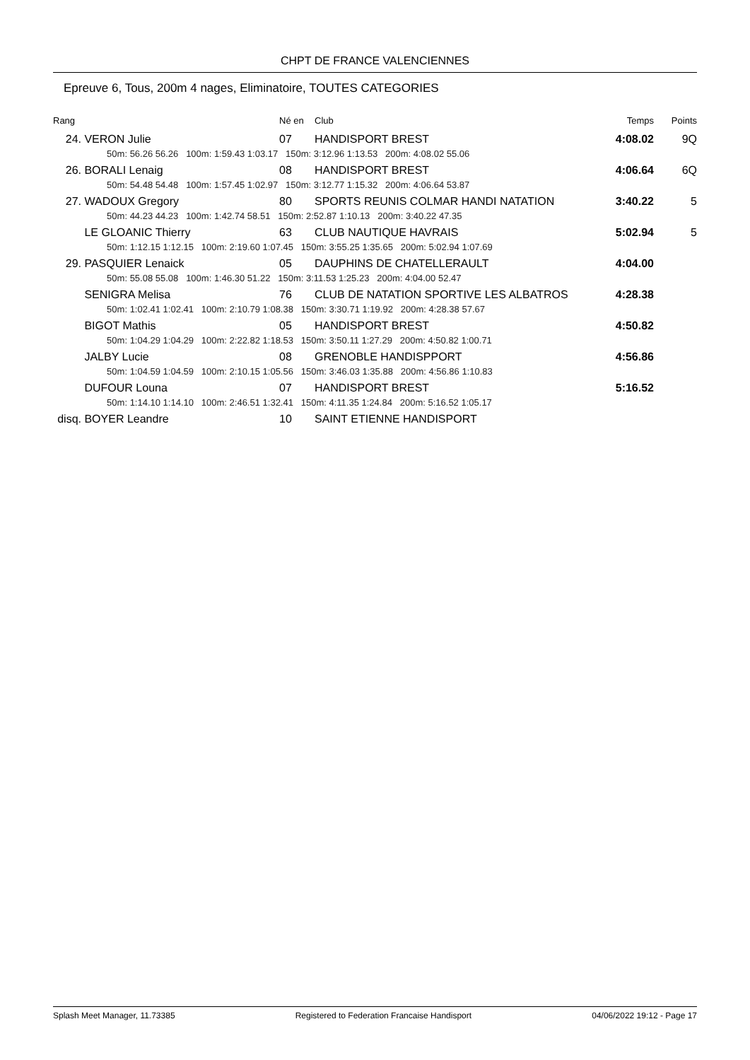CHPT DE FRANCE VALENCIENNES
Epreuve 6, Tous, 200m 4 nages, Eliminatoire, TOUTES CATEGORIES
| Rang | | Né en | Club | Temps | Points |
| 24. | VERON Julie | 07 | HANDISPORT BREST | 4:08.02 | 9Q |
| | 50m: 56.26 56.26 100m: 1:59.43 1:03.17 150m: 3:12.96 1:13.53 200m: 4:08.02 55.06 | | | | |
| 26. | BORALI Lenaig | 08 | HANDISPORT BREST | 4:06.64 | 6Q |
| | 50m: 54.48 54.48 100m: 1:57.45 1:02.97 150m: 3:12.77 1:15.32 200m: 4:06.64 53.87 | | | | |
| 27. | WADOUX Gregory | 80 | SPORTS REUNIS COLMAR HANDI NATATION | 3:40.22 | 5 |
| | 50m: 44.23 44.23 100m: 1:42.74 58.51 150m: 2:52.87 1:10.13 200m: 3:40.22 47.35 | | | | |
| | LE GLOANIC Thierry | 63 | CLUB NAUTIQUE HAVRAIS | 5:02.94 | 5 |
| | 50m: 1:12.15 1:12.15 100m: 2:19.60 1:07.45 150m: 3:55.25 1:35.65 200m: 5:02.94 1:07.69 | | | | |
| 29. | PASQUIER Lenaick | 05 | DAUPHINS DE CHATELLERAULT | 4:04.00 | |
| | 50m: 55.08 55.08 100m: 1:46.30 51.22 150m: 3:11.53 1:25.23 200m: 4:04.00 52.47 | | | | |
| | SENIGRA Melisa | 76 | CLUB DE NATATION SPORTIVE LES ALBATROS | 4:28.38 | |
| | 50m: 1:02.41 1:02.41 100m: 2:10.79 1:08.38 150m: 3:30.71 1:19.92 200m: 4:28.38 57.67 | | | | |
| | BIGOT Mathis | 05 | HANDISPORT BREST | 4:50.82 | |
| | 50m: 1:04.29 1:04.29 100m: 2:22.82 1:18.53 150m: 3:50.11 1:27.29 200m: 4:50.82 1:00.71 | | | | |
| | JALBY Lucie | 08 | GRENOBLE HANDISPPORT | 4:56.86 | |
| | 50m: 1:04.59 1:04.59 100m: 2:10.15 1:05.56 150m: 3:46.03 1:35.88 200m: 4:56.86 1:10.83 | | | | |
| | DUFOUR Louna | 07 | HANDISPORT BREST | 5:16.52 | |
| | 50m: 1:14.10 1:14.10 100m: 2:46.51 1:32.41 150m: 4:11.35 1:24.84 200m: 5:16.52 1:05.17 | | | | |
| disq. | BOYER Leandre | 10 | SAINT ETIENNE HANDISPORT | | |
Splash Meet Manager, 11.73385 Registered to Federation Francaise Handisport 04/06/2022 19:12 - Page 17